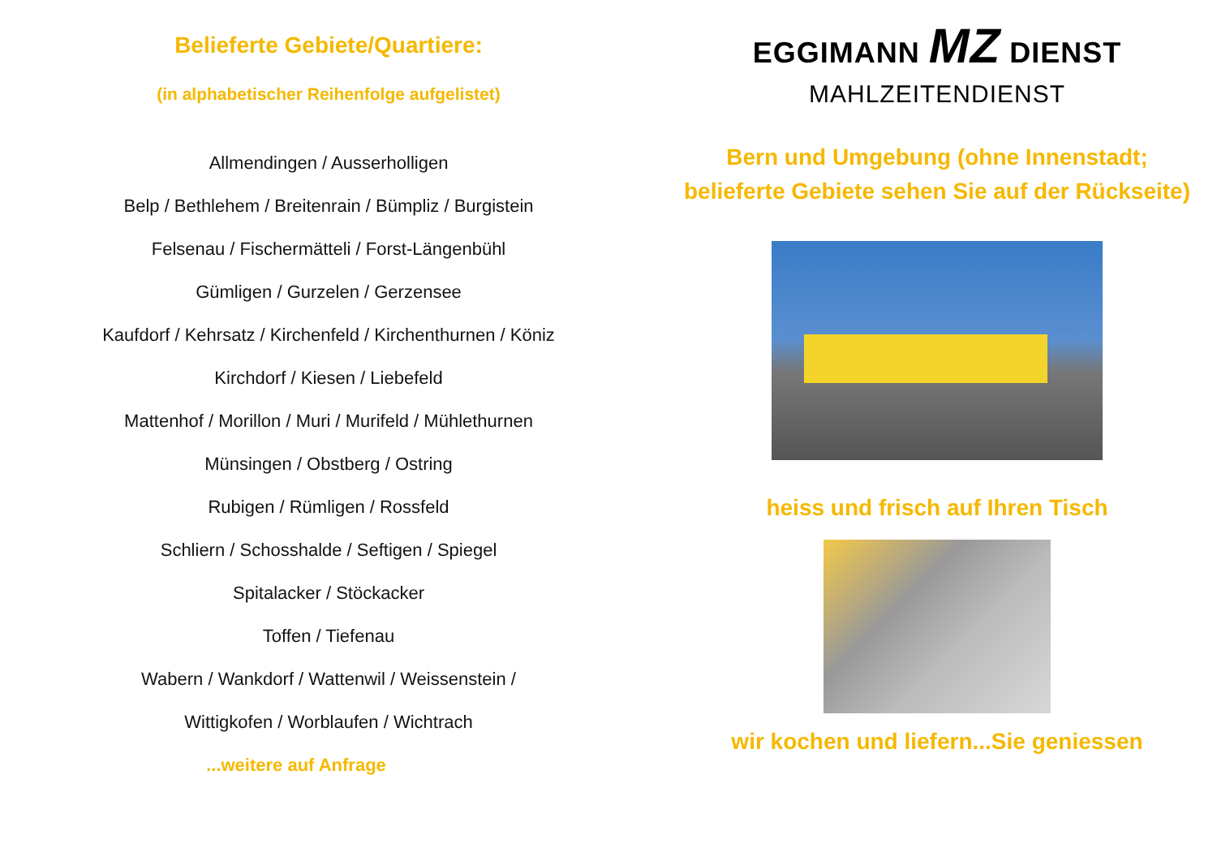Belieferte Gebiete/Quartiere:
(in alphabetischer Reihenfolge aufgelistet)
Allmendingen / Ausserholligen
Belp / Bethlehem / Breitenrain / Bümpliz / Burgistein
Felsenau / Fischermätteli / Forst-Längenbühl
Gümligen / Gurzelen / Gerzensee
Kaufdorf / Kehrsatz / Kirchenfeld / Kirchenthurnen / Köniz
Kirchdorf / Kiesen / Liebefeld
Mattenhof / Morillon / Muri / Murifeld / Mühlethurnen
Münsingen / Obstberg / Ostring
Rubigen / Rümligen / Rossfeld
Schliern / Schosshalde / Seftigen / Spiegel
Spitalacker / Stöckacker
Toffen / Tiefenau
Wabern / Wankdorf / Wattenwil / Weissenstein /
Wittigkofen / Worblaufen / Wichtrach
...weitere auf Anfrage
EGGIMANN MZ DIENST
MAHLZEITENDIENST
Bern und Umgebung (ohne Innenstadt;
belieferte Gebiete sehen Sie auf der Rückseite)
heiss und frisch auf Ihren Tisch
wir kochen und liefern...Sie geniessen